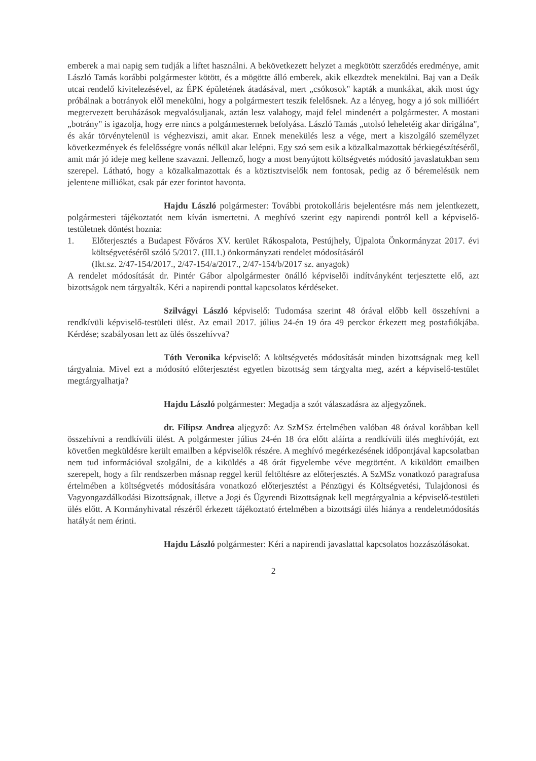emberek a mai napig sem tudják a liftet használni. A bekövetkezett helyzet a megkötött szerződés eredménye, amit László Tamás korábbi polgármester kötött, és a mögötte álló emberek, akik elkezdtek menekülni. Baj van a Deák utcai rendelő kivitelezésével, az ÉPK épületének átadásával, mert „csókosok" kapták a munkákat, akik most úgy próbálnak a botrányok elől menekülni, hogy a polgármestert teszik felelősnek. Az a lényeg, hogy a jó sok millióért megtervezett beruházások megvalósuljanak, aztán lesz valahogy, majd felel mindenért a polgármester. A mostani „botrány" is igazolja, hogy erre nincs a polgármesternek befolyása. László Tamás „utolsó leheletéig akar dirigálna", és akár törvénytelenül is véghezviszi, amit akar. Ennek menekülés lesz a vége, mert a kiszolgáló személyzet következmények és felelősségre vonás nélkül akar lelépni. Egy szó sem esik a közalkalmazottak bérkiegészítéséről, amit már jó ideje meg kellene szavazni. Jellemző, hogy a most benyújtott költségvetés módosító javaslatukban sem szerepel. Látható, hogy a közalkalmazottak és a köztisztviselők nem fontosak, pedig az ő béremelésük nem jelentene milliókat, csak pár ezer forintot havonta.
Hajdu László polgármester: További protokolláris bejelentésre más nem jelentkezett, polgármesteri tájékoztatót nem kíván ismertetni. A meghívó szerint egy napirendi pontról kell a képviselő-testületnek döntést hoznia:
1. Előterjesztés a Budapest Főváros XV. kerület Rákospalota, Pestújhely, Újpalota Önkormányzat 2017. évi költségvetéséről szóló 5/2017. (III.1.) önkormányzati rendelet módosításáról
(Ikt.sz. 2/47-154/2017., 2/47-154/a/2017., 2/47-154/b/2017 sz. anyagok)
A rendelet módosítását dr. Pintér Gábor alpolgármester önálló képviselői indítványként terjesztette elő, azt bizottságok nem tárgyalták. Kéri a napirendi ponttal kapcsolatos kérdéseket.
Szilvágyi László képviselő: Tudomása szerint 48 órával előbb kell összehívni a rendkívüli képviselő-testületi ülést. Az email 2017. július 24-én 19 óra 49 perckor érkezett meg postafiókjába. Kérdése; szabályosan lett az ülés összehívva?
Tóth Veronika képviselő: A költségvetés módosítását minden bizottságnak meg kell tárgyalnia. Mivel ezt a módosító előterjesztést egyetlen bizottság sem tárgyalta meg, azért a képviselő-testület megtárgyalhatja?
Hajdu László polgármester: Megadja a szót válaszadásra az aljegyzőnek.
dr. Filipsz Andrea aljegyző: Az SzMSz értelmében valóban 48 órával korábban kell összehívni a rendkívüli ülést. A polgármester július 24-én 18 óra előtt aláírta a rendkívüli ülés meghívóját, ezt követően megküldésre került emailben a képviselők részére. A meghívó megérkezésének időpontjával kapcsolatban nem tud információval szolgálni, de a kiküldés a 48 órát figyelembe véve megtörtént. A kiküldött emailben szerepelt, hogy a filr rendszerben másnap reggel kerül feltöltésre az előterjesztés. A SzMSz vonatkozó paragrafusa értelmében a költségvetés módosítására vonatkozó előterjesztést a Pénzügyi és Költségvetési, Tulajdonosi és Vagyongazdálkodási Bizottságnak, illetve a Jogi és Ügyrendi Bizottságnak kell megtárgyalnia a képviselő-testületi ülés előtt. A Kormányhivatal részéről érkezett tájékoztató értelmében a bizottsági ülés hiánya a rendeletmódosítás hatályát nem érinti.
Hajdu László polgármester: Kéri a napirendi javaslattal kapcsolatos hozzászólásokat.
2